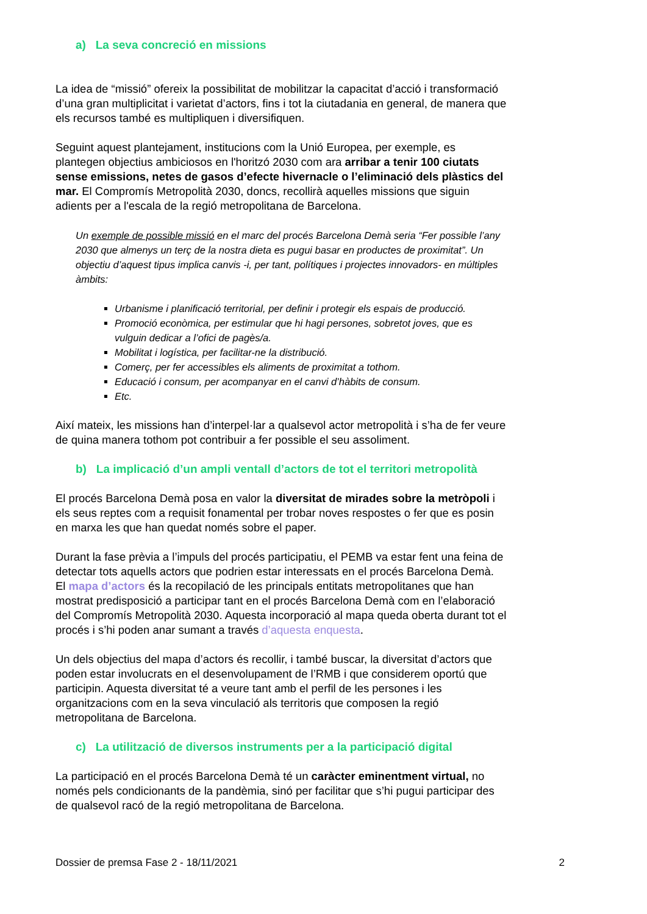a) La seva concreció en missions
La idea de “missió” ofereix la possibilitat de mobilitzar la capacitat d’acció i transformació d’una gran multiplicitat i varietat d’actors, fins i tot la ciutadania en general, de manera que els recursos també es multipliquen i diversifiquen.
Seguint aquest plantejament, institucions com la Unió Europea, per exemple, es plantegen objectius ambiciosos en l'horitzó 2030 com ara arribar a tenir 100 ciutats sense emissions, netes de gasos d’efecte hivernacle o l’eliminació dels plàstics del mar. El Compromís Metropolità 2030, doncs, recollirà aquelles missions que siguin adients per a l'escala de la regió metropolitana de Barcelona.
Un exemple de possible missió en el marc del procés Barcelona Demà seria “Fer possible l’any 2030 que almenys un terç de la nostra dieta es pugui basar en productes de proximitat”. Un objectiu d’aquest tipus implica canvis -i, per tant, polítiques i projectes innovadors- en múltiples àmbits:
Urbanisme i planificació territorial, per definir i protegir els espais de producció.
Promoció econòmica, per estimular que hi hagi persones, sobretot joves, que es vulguin dedicar a l’ofici de pagès/a.
Mobilitat i logística, per facilitar-ne la distribució.
Comerç, per fer accessibles els aliments de proximitat a tothom.
Educació i consum, per acompanyar en el canvi d’hàbits de consum.
Etc.
Així mateix, les missions han d’interpel·lar a qualsevol actor metropolità i s’ha de fer veure de quina manera tothom pot contribuir a fer possible el seu assoliment.
b) La implicació d’un ampli ventall d’actors de tot el territori metropolità
El procés Barcelona Demà posa en valor la diversitat de mirades sobre la metròpoli i els seus reptes com a requisit fonamental per trobar noves respostes o fer que es posin en marxa les que han quedat només sobre el paper.
Durant la fase prèvia a l’impuls del procés participatiu, el PEMB va estar fent una feina de detectar tots aquells actors que podrien estar interessats en el procés Barcelona Demà. El mapa d’actors és la recopilació de les principals entitats metropolitanes que han mostrat predisposició a participar tant en el procés Barcelona Demà com en l’elaboració del Compromís Metropolità 2030. Aquesta incorporació al mapa queda oberta durant tot el procés i s’hi poden anar sumant a través d’aquesta enquesta.
Un dels objectius del mapa d’actors és recollir, i també buscar, la diversitat d’actors que poden estar involucrats en el desenvolupament de l’RMB i que considerem oportú que participin. Aquesta diversitat té a veure tant amb el perfil de les persones i les organitzacions com en la seva vinculació als territoris que composen la regió metropolitana de Barcelona.
c) La utilització de diversos instruments per a la participació digital
La participació en el procés Barcelona Demà té un caràcter eminentment virtual, no només pels condicionants de la pandèmia, sinó per facilitar que s’hi pugui participar des de qualsevol racó de la regió metropolitana de Barcelona.
Dossier de premsa Fase 2 - 18/11/2021 2